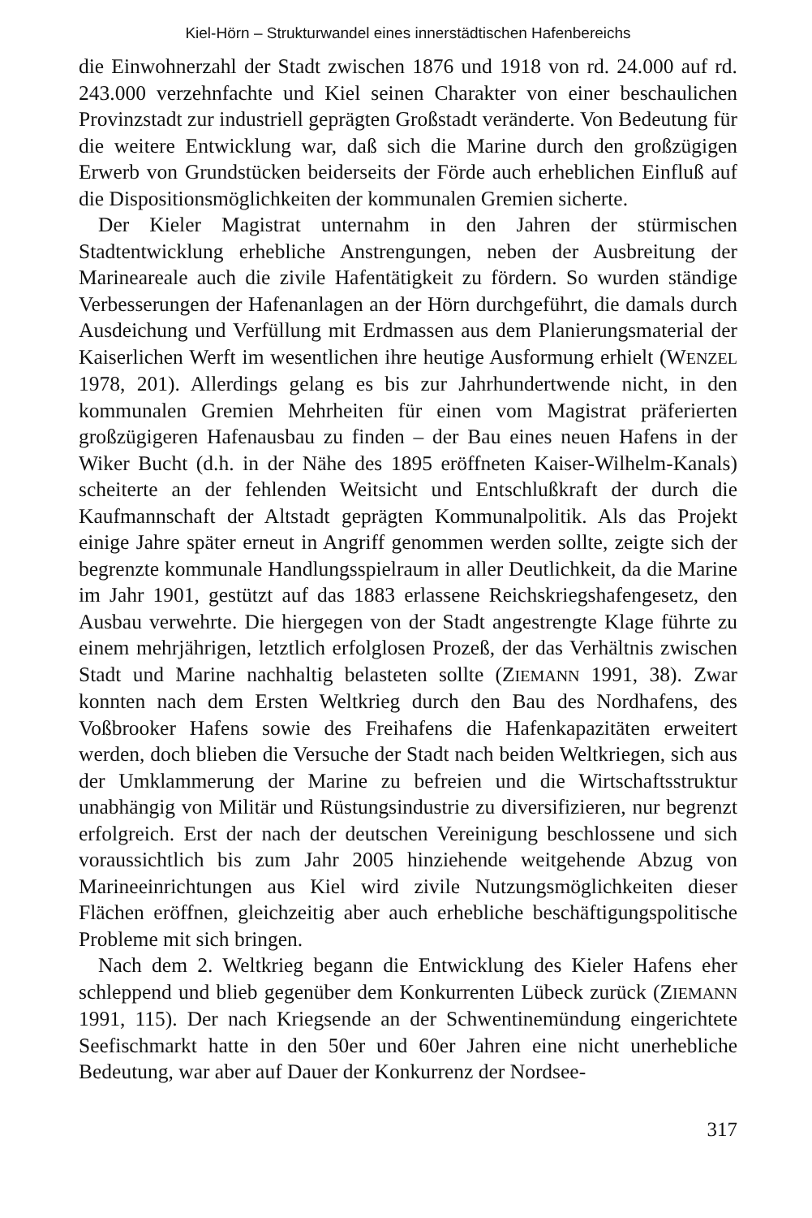Kiel-Hörn – Strukturwandel eines innerstädtischen Hafenbereichs
die Einwohnerzahl der Stadt zwischen 1876 und 1918 von rd. 24.000 auf rd. 243.000 verzehnfachte und Kiel seinen Charakter von einer beschaulichen Provinzstadt zur industriell geprägten Großstadt veränderte. Von Bedeutung für die weitere Entwicklung war, daß sich die Marine durch den großzügigen Erwerb von Grundstücken beiderseits der Förde auch erheblichen Einfluß auf die Dispositionsmöglichkeiten der kommunalen Gremien sicherte.
Der Kieler Magistrat unternahm in den Jahren der stürmischen Stadtentwicklung erhebliche Anstrengungen, neben der Ausbreitung der Marineareale auch die zivile Hafentätigkeit zu fördern. So wurden ständige Verbesserungen der Hafenanlagen an der Hörn durchgeführt, die damals durch Ausdeichung und Verfüllung mit Erdmassen aus dem Planierungsmaterial der Kaiserlichen Werft im wesentlichen ihre heutige Ausformung erhielt (WENZEL 1978, 201). Allerdings gelang es bis zur Jahrhundertwende nicht, in den kommunalen Gremien Mehrheiten für einen vom Magistrat präferierten großzügigeren Hafenausbau zu finden – der Bau eines neuen Hafens in der Wiker Bucht (d.h. in der Nähe des 1895 eröffneten Kaiser-Wilhelm-Kanals) scheiterte an der fehlenden Weitsicht und Entschlußkraft der durch die Kaufmannschaft der Altstadt geprägten Kommunalpolitik. Als das Projekt einige Jahre später erneut in Angriff genommen werden sollte, zeigte sich der begrenzte kommunale Handlungsspielraum in aller Deutlichkeit, da die Marine im Jahr 1901, gestützt auf das 1883 erlassene Reichskriegshafengesetz, den Ausbau verwehrte. Die hiergegen von der Stadt angestrengte Klage führte zu einem mehrjährigen, letztlich erfolglosen Prozeß, der das Verhältnis zwischen Stadt und Marine nachhaltig belasteten sollte (ZIEMANN 1991, 38). Zwar konnten nach dem Ersten Weltkrieg durch den Bau des Nordhafens, des Voßbrooker Hafens sowie des Freihafens die Hafenkapazitäten erweitert werden, doch blieben die Versuche der Stadt nach beiden Weltkriegen, sich aus der Umklammerung der Marine zu befreien und die Wirtschaftsstruktur unabhängig von Militär und Rüstungsindustrie zu diversifizieren, nur begrenzt erfolgreich. Erst der nach der deutschen Vereinigung beschlossene und sich voraussichtlich bis zum Jahr 2005 hinziehende weitgehende Abzug von Marineeinrichtungen aus Kiel wird zivile Nutzungsmöglichkeiten dieser Flächen eröffnen, gleichzeitig aber auch erhebliche beschäftigungspolitische Probleme mit sich bringen.
Nach dem 2. Weltkrieg begann die Entwicklung des Kieler Hafens eher schleppend und blieb gegenüber dem Konkurrenten Lübeck zurück (ZIEMANN 1991, 115). Der nach Kriegsende an der Schwentinemündung eingerichtete Seefischmarkt hatte in den 50er und 60er Jahren eine nicht unerhebliche Bedeutung, war aber auf Dauer der Konkurrenz der Nordsee-
317